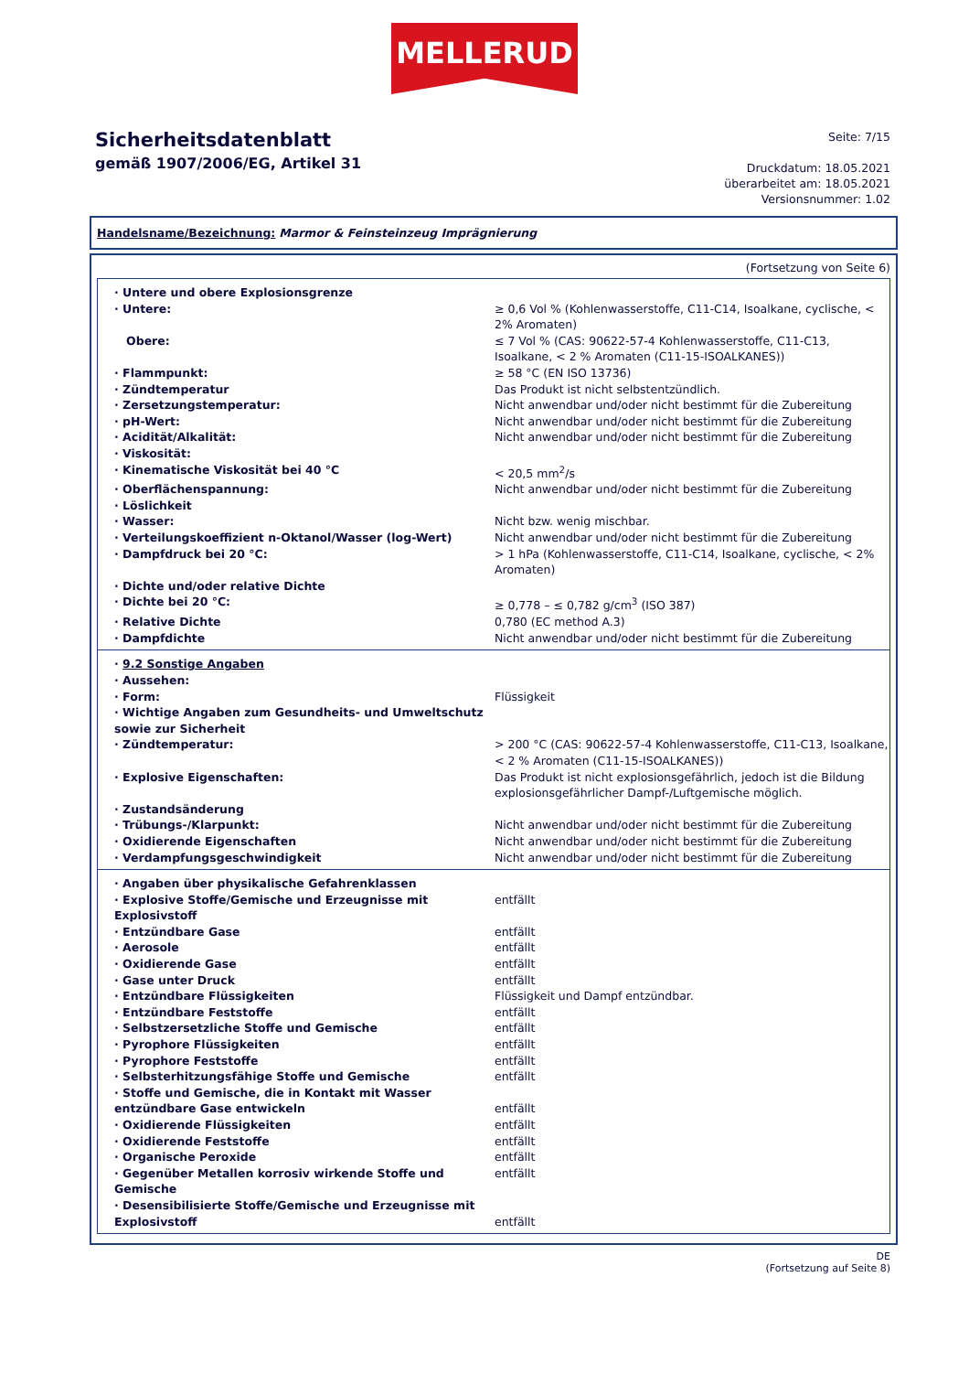MELLERUD
Sicherheitsdatenblatt
gemäß 1907/2006/EG, Artikel 31
Seite: 7/15
Druckdatum: 18.05.2021
überarbeitet am: 18.05.2021
Versionsnummer: 1.02
Handelsname/Bezeichnung: Marmor & Feinsteinzeug Imprägnierung
(Fortsetzung von Seite 6)
| · Untere und obere Explosionsgrenze | |
| · Untere: | ≥ 0,6 Vol % (Kohlenwasserstoffe, C11-C14, Isoalkane, cyclische, < 2% Aromaten) |
| Obere: | ≤ 7 Vol % (CAS: 90622-57-4 Kohlenwasserstoffe, C11-C13, Isoalkane, < 2 % Aromaten (C11-15-ISOALKANES)) |
| · Flammpunkt: | ≥ 58 °C (EN ISO 13736) |
| · Zündtemperatur | Das Produkt ist nicht selbstentzündlich. |
| · Zersetzungstemperatur: | Nicht anwendbar und/oder nicht bestimmt für die Zubereitung |
| · pH-Wert: | Nicht anwendbar und/oder nicht bestimmt für die Zubereitung |
| · Acidität/Alkalität: | Nicht anwendbar und/oder nicht bestimmt für die Zubereitung |
| · Viskosität: | |
| · Kinematische Viskosität bei 40 °C | < 20,5 mm<sup>2</sup>/s |
| · Oberflächenspannung: | Nicht anwendbar und/oder nicht bestimmt für die Zubereitung |
| · Löslichkeit | |
| · Wasser: | Nicht bzw. wenig mischbar. |
| · Verteilungskoeffizient n-Oktanol/Wasser (log-Wert) | Nicht anwendbar und/oder nicht bestimmt für die Zubereitung |
| · Dampfdruck bei 20 °C: | > 1 hPa (Kohlenwasserstoffe, C11-C14, Isoalkane, cyclische, < 2% Aromaten) |
| · Dichte und/oder relative Dichte | |
| · Dichte bei 20 °C: | ≥ 0,778 – ≤ 0,782 g/cm<sup>3</sup> (ISO 387) |
| · Relative Dichte | 0,780 (EC method A.3) |
| · Dampfdichte | Nicht anwendbar und/oder nicht bestimmt für die Zubereitung |
| · 9.2 Sonstige Angaben | |
| · Aussehen: | |
| · Form: | Flüssigkeit |
| · Wichtige Angaben zum Gesundheits- und Umweltschutz sowie zur Sicherheit | |
| · Zündtemperatur: | > 200 °C (CAS: 90622-57-4 Kohlenwasserstoffe, C11-C13, Isoalkane, < 2 % Aromaten (C11-15-ISOALKANES)) |
| · Explosive Eigenschaften: | Das Produkt ist nicht explosionsgefährlich, jedoch ist die Bildung explosionsgefährlicher Dampf-/Luftgemische möglich. |
| · Zustandsänderung | |
| · Trübungs-/Klarpunkt: | Nicht anwendbar und/oder nicht bestimmt für die Zubereitung |
| · Oxidierende Eigenschaften | Nicht anwendbar und/oder nicht bestimmt für die Zubereitung |
| · Verdampfungsgeschwindigkeit | Nicht anwendbar und/oder nicht bestimmt für die Zubereitung |
| · Angaben über physikalische Gefahrenklassen | |
| · Explosive Stoffe/Gemische und Erzeugnisse mit Explosivstoff | entfällt |
| · Entzündbare Gase | entfällt |
| · Aerosole | entfällt |
| · Oxidierende Gase | entfällt |
| · Gase unter Druck | entfällt |
| · Entzündbare Flüssigkeiten | Flüssigkeit und Dampf entzündbar. |
| · Entzündbare Feststoffe | entfällt |
| · Selbstzersetzliche Stoffe und Gemische | entfällt |
| · Pyrophore Flüssigkeiten | entfällt |
| · Pyrophore Feststoffe | entfällt |
| · Selbsterhitzungsfähige Stoffe und Gemische | entfällt |
| · Stoffe und Gemische, die in Kontakt mit Wasser entzündbare Gase entwickeln | entfällt |
| · Oxidierende Flüssigkeiten | entfällt |
| · Oxidierende Feststoffe | entfällt |
| · Organische Peroxide | entfällt |
| · Gegenüber Metallen korrosiv wirkende Stoffe und Gemische | entfällt |
| · Desensibilisierte Stoffe/Gemische und Erzeugnisse mit Explosivstoff | entfällt |
DE
(Fortsetzung auf Seite 8)